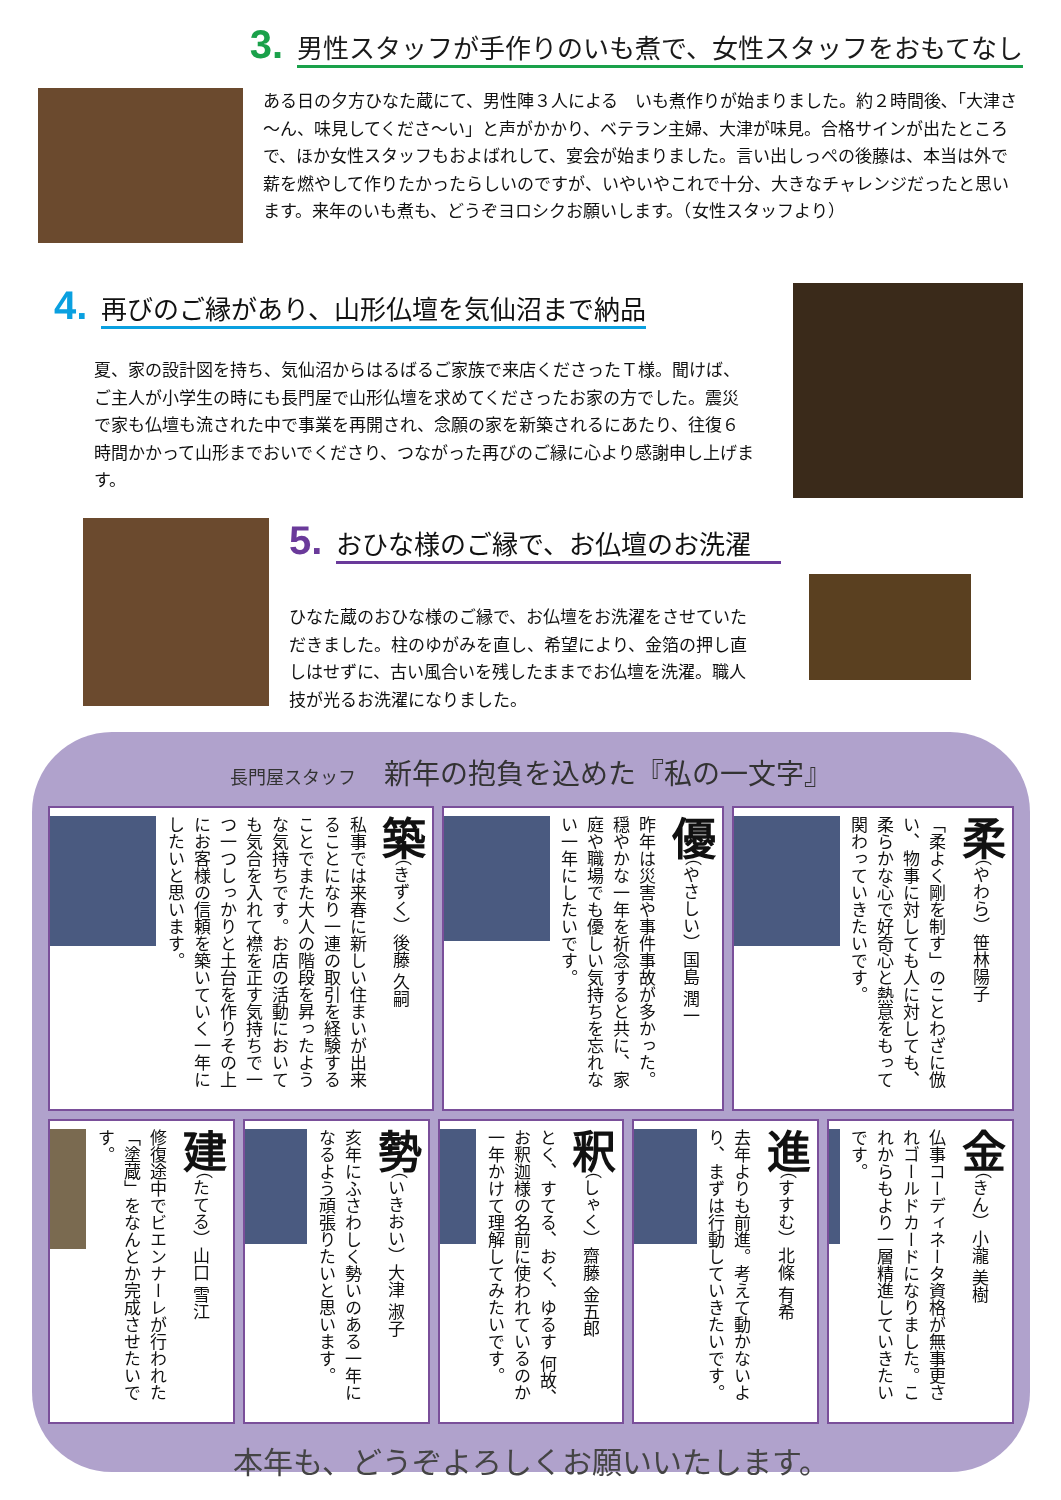3. 男性スタッフが手作りのいも煮で、女性スタッフをおもてなし
ある日の夕方ひなた蔵にて、男性陣３人による　いも煮作りが始まりました。約２時間後､「大津さ～ん、味見してくださ～い」と声がかかり、ベテラン主婦、大津が味見。合格サインが出たところで、ほか女性スタッフもおよばれして、宴会が始まりました。言い出しっぺの後藤は、本当は外で薪を燃やして作りたかったらしいのですが、いやいやこれで十分、大きなチャレンジだったと思います。来年のいも煮も、どうぞヨロシクお願いします。（女性スタッフより）
4. 再びのご縁があり、山形仏壇を気仙沼まで納品
夏、家の設計図を持ち、気仙沼からはるばるご家族で来店くださったＴ様。聞けば、ご主人が小学生の時にも長門屋で山形仏壇を求めてくださったお家の方でした。震災で家も仏壇も流された中で事業を再開され、念願の家を新築されるにあたり、往復６時間かかって山形までおいでくださり、つながった再びのご縁に心より感謝申し上げます。
5. おひな様のご縁で、お仏壇のお洗濯
ひなた蔵のおひな様のご縁で、お仏壇をお洗濯をさせていただきました。柱のゆがみを直し、希望により、金箔の押し直しはせずに、古い風合いを残したままでお仏壇を洗濯。職人技が光るお洗濯になりました。
長門屋スタッフ　新年の抱負を込めた『私の一文字』
築（きずく）後藤 久嗣
私事では来春に新しい住まいが出来ることになり一連の取引を経験することでまた大人の階段を昇ったような気持ちです。お店の活動においても気合を入れて襟を正す気持ちで一つ一つしっかりと土台を作りその上にお客様の信頼を築いていく一年にしたいと思います。
優（やさしい）国島 潤一
昨年は災害や事件事故が多かった。穏やかな一年を祈念すると共に、家庭や職場でも優しい気持ちを忘れない一年にしたいです。
柔（やわら）笹林陽子
「柔よく剛を制す」のことわざに倣い、物事に対しても人に対しても、柔らかな心で好奇心と熱意をもって関わっていきたいです。
建（たてる）山口 雪江
修復途中でビエンナーレが行われた「塗蔵」をなんとか完成させたいです。
勢（いきおい）大津 淑子
亥年にふさわしく勢いのある一年になるよう頑張りたいと思います。
釈（しゃく）齋藤 金五郎
とく、すてる、おく、ゆるす 何故、お釈迦様の名前に使われているのか一年かけて理解してみたいです。
進（すすむ）北條 有希
去年よりも前進。考えて動かないより、まずは行動していきたいです。
金（きん）小瀧 美樹
仏事コーディネータ資格が無事更されゴールドカードになりました。これからもより一層精進していきたいです。
本年も、どうぞよろしくお願いいたします。